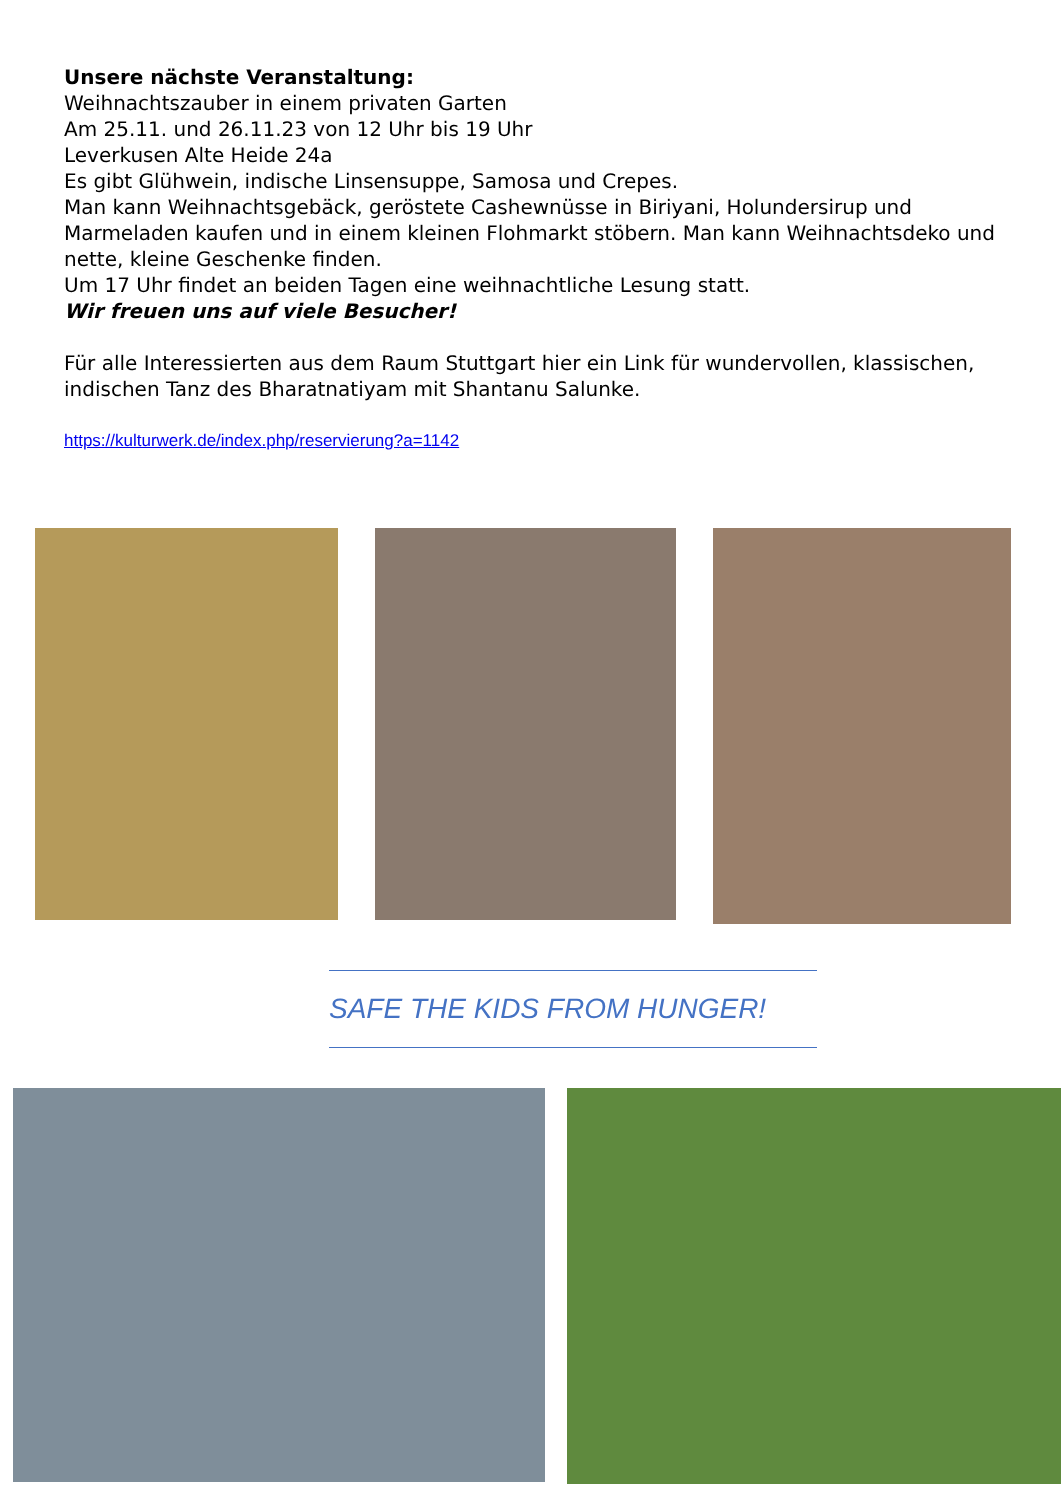Unsere nächste Veranstaltung:
Weihnachtszauber in einem privaten Garten
Am 25.11. und 26.11.23 von 12 Uhr bis 19 Uhr
Leverkusen Alte Heide 24a
Es gibt Glühwein, indische Linsensuppe, Samosa und Crepes.
Man kann Weihnachtsgebäck, geröstete Cashewnüsse in Biriyani, Holundersirup und Marmeladen kaufen und in einem kleinen Flohmarkt stöbern. Man kann Weihnachtsdeko und nette, kleine Geschenke finden.
Um 17 Uhr findet an beiden Tagen eine weihnachtliche Lesung statt.
Wir freuen uns auf viele Besucher!
Für alle Interessierten aus dem Raum Stuttgart hier ein Link für wundervollen, klassischen, indischen Tanz des Bharatnatiyam mit Shantanu Salunke.
https://kulturwerk.de/index.php/reservierung?a=1142
SAFE THE KIDS FROM HUNGER!